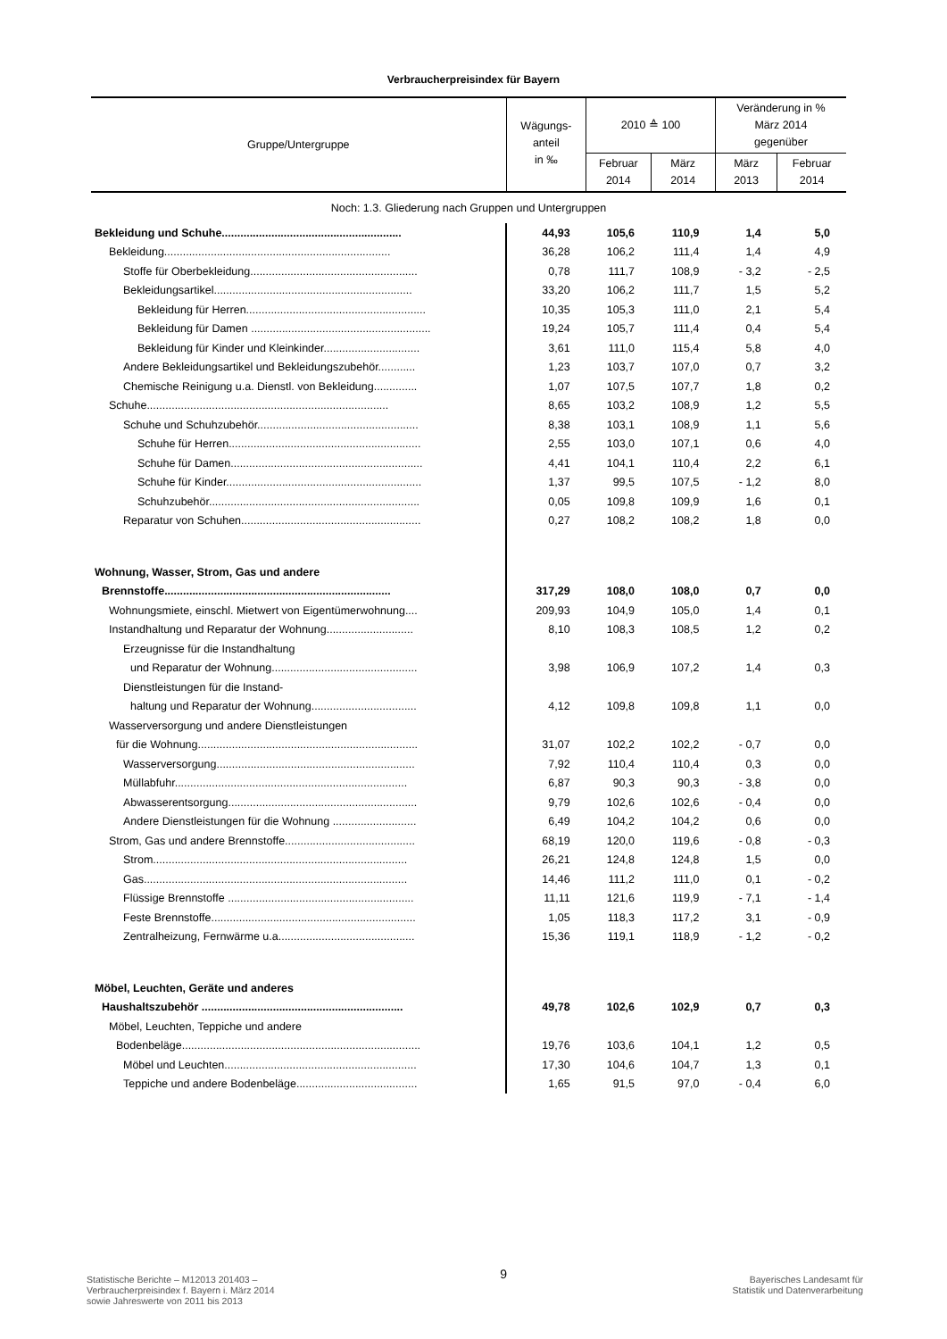Verbraucherpreisindex für Bayern
| Gruppe/Untergruppe | Wägungs- anteil in ‰ | 2010 ≙ 100 | | Veränderung in % März 2014 gegenüber | |
| --- | --- | --- | --- | --- | --- |
| | | Februar 2014 | März 2014 | März 2013 | Februar 2014 |
| Noch: 1.3. Gliederung nach Gruppen und Untergruppen | | | | | |
| Bekleidung und Schuhe.......................................................... | 44,93 | 105,6 | 110,9 | 1,4 | 5,0 |
| Bekleidung......................................................................... | 36,28 | 106,2 | 111,4 | 1,4 | 4,9 |
| Stoffe für Oberbekleidung...................................................... | 0,78 | 111,7 | 108,9 | - 3,2 | - 2,5 |
| Bekleidungsartikel................................................................ | 33,20 | 106,2 | 111,7 | 1,5 | 5,2 |
| Bekleidung für Herren.......................................................... | 10,35 | 105,3 | 111,0 | 2,1 | 5,4 |
| Bekleidung für Damen .......................................................... | 19,24 | 105,7 | 111,4 | 0,4 | 5,4 |
| Bekleidung für Kinder und Kleinkinder............................... | 3,61 | 111,0 | 115,4 | 5,8 | 4,0 |
| Andere Bekleidungsartikel und Bekleidungszubehör............ | 1,23 | 103,7 | 107,0 | 0,7 | 3,2 |
| Chemische Reinigung u.a. Dienstl. von Bekleidung.............. | 1,07 | 107,5 | 107,7 | 1,8 | 0,2 |
| Schuhe.............................................................................. | 8,65 | 103,2 | 108,9 | 1,2 | 5,5 |
| Schuhe und Schuhzubehör.................................................... | 8,38 | 103,1 | 108,9 | 1,1 | 5,6 |
| Schuhe für Herren.............................................................. | 2,55 | 103,0 | 107,1 | 0,6 | 4,0 |
| Schuhe für Damen.............................................................. | 4,41 | 104,1 | 110,4 | 2,2 | 6,1 |
| Schuhe für Kinder............................................................... | 1,37 | 99,5 | 107,5 | - 1,2 | 8,0 |
| Schuhzubehör.................................................................... | 0,05 | 109,8 | 109,9 | 1,6 | 0,1 |
| Reparatur von Schuhen.......................................................... | 0,27 | 108,2 | 108,2 | 1,8 | 0,0 |
| Wohnung, Wasser, Strom, Gas und andere | | | | | |
| Brennstoffe......................................................................... | 317,29 | 108,0 | 108,0 | 0,7 | 0,0 |
| Wohnungsmiete, einschl. Mietwert von Eigentümerwohnung.... | 209,93 | 104,9 | 105,0 | 1,4 | 0,1 |
| Instandhaltung und Reparatur der Wohnung............................ | 8,10 | 108,3 | 108,5 | 1,2 | 0,2 |
| Erzeugnisse für die Instandhaltung | | | | | |
| und Reparatur der Wohnung............................................... | 3,98 | 106,9 | 107,2 | 1,4 | 0,3 |
| Dienstleistungen für die Instand- | | | | | |
| haltung und Reparatur der Wohnung.................................. | 4,12 | 109,8 | 109,8 | 1,1 | 0,0 |
| Wasserversorgung und andere Dienstleistungen | | | | | |
| für die Wohnung....................................................................... | 31,07 | 102,2 | 102,2 | - 0,7 | 0,0 |
| Wasserversorgung................................................................ | 7,92 | 110,4 | 110,4 | 0,3 | 0,0 |
| Müllabfuhr........................................................................... | 6,87 | 90,3 | 90,3 | - 3,8 | 0,0 |
| Abwasserentsorgung............................................................. | 9,79 | 102,6 | 102,6 | - 0,4 | 0,0 |
| Andere Dienstleistungen für die Wohnung ........................... | 6,49 | 104,2 | 104,2 | 0,6 | 0,0 |
| Strom, Gas und andere Brennstoffe.......................................... | 68,19 | 120,0 | 119,6 | - 0,8 | - 0,3 |
| Strom.................................................................................. | 26,21 | 124,8 | 124,8 | 1,5 | 0,0 |
| Gas..................................................................................... | 14,46 | 111,2 | 111,0 | 0,1 | - 0,2 |
| Flüssige Brennstoffe ............................................................ | 11,11 | 121,6 | 119,9 | - 7,1 | - 1,4 |
| Feste Brennstoffe.................................................................. | 1,05 | 118,3 | 117,2 | 3,1 | - 0,9 |
| Zentralheizung, Fernwärme u.a............................................ | 15,36 | 119,1 | 118,9 | - 1,2 | - 0,2 |
| Möbel, Leuchten, Geräte und anderes | | | | | |
| Haushaltszubehör ................................................................. | 49,78 | 102,6 | 102,9 | 0,7 | 0,3 |
| Möbel, Leuchten, Teppiche und andere | | | | | |
| Bodenbeläge............................................................................. | 19,76 | 103,6 | 104,1 | 1,2 | 0,5 |
| Möbel und Leuchten.............................................................. | 17,30 | 104,6 | 104,7 | 1,3 | 0,1 |
| Teppiche und andere Bodenbeläge....................................... | 1,65 | 91,5 | 97,0 | - 0,4 | 6,0 |
Statistische Berichte – M12013 201403 –
Verbraucherpreisindex f. Bayern i. März 2014
sowie Jahreswerte von 2011 bis 2013
9
Bayerisches Landesamt für
Statistik und Datenverarbeitung